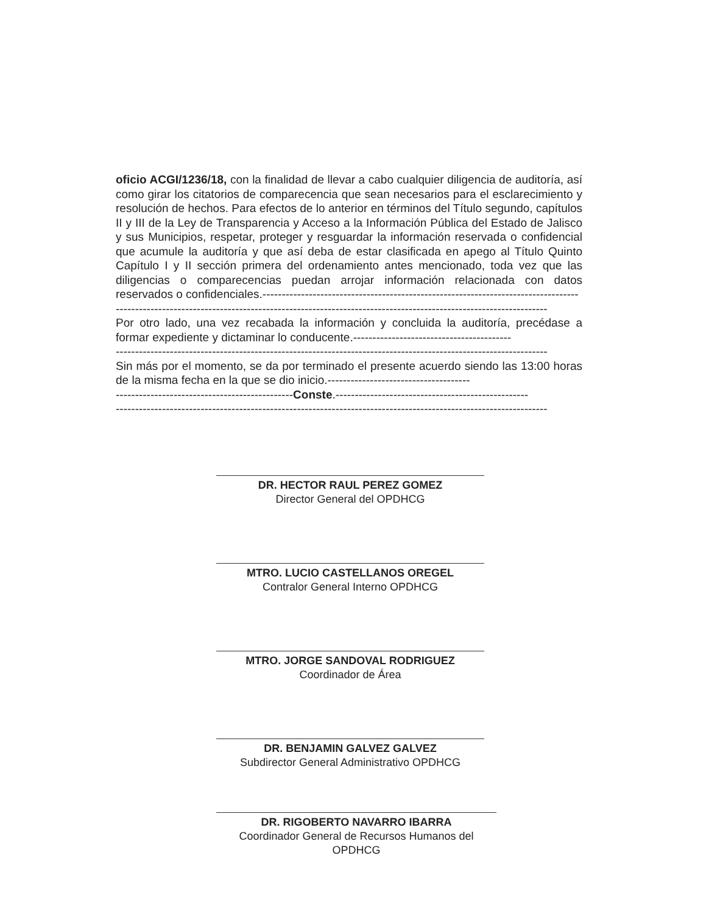oficio ACGI/1236/18, con la finalidad de llevar a cabo cualquier diligencia de auditoría, así como girar los citatorios de comparecencia que sean necesarios para el esclarecimiento y resolución de hechos. Para efectos de lo anterior en términos del Título segundo, capítulos II y III de la Ley de Transparencia y Acceso a la Información Pública del Estado de Jalisco y sus Municipios, respetar, proteger y resguardar la información reservada o confidencial que acumule la auditoría y que así deba de estar clasificada en apego al Título Quinto Capítulo I y II sección primera del ordenamiento antes mencionado, toda vez que las diligencias o comparecencias puedan arrojar información relacionada con datos reservados o confidenciales.----------------------------------------------------------------------------------
----------------------------------------------------------------------------------------------------------------
Por otro lado, una vez recabada la información y concluida la auditoría, precédase a formar expediente y dictaminar lo conducente.-----------------------------------------
----------------------------------------------------------------------------------------------------------------
Sin más por el momento, se da por terminado el presente acuerdo siendo las 13:00 horas de la misma fecha en la que se dio inicio.-------------------------------------
----------------------------------------------Conste.--------------------------------------------------
----------------------------------------------------------------------------------------------------------------
DR. HECTOR RAUL PEREZ GOMEZ
Director General del OPDHCG
MTRO. LUCIO CASTELLANOS OREGEL
Contralor General Interno OPDHCG
MTRO. JORGE SANDOVAL RODRIGUEZ
Coordinador de Área
DR. BENJAMIN GALVEZ GALVEZ
Subdirector General Administrativo OPDHCG
DR. RIGOBERTO NAVARRO IBARRA
Coordinador General de Recursos Humanos del OPDHCG